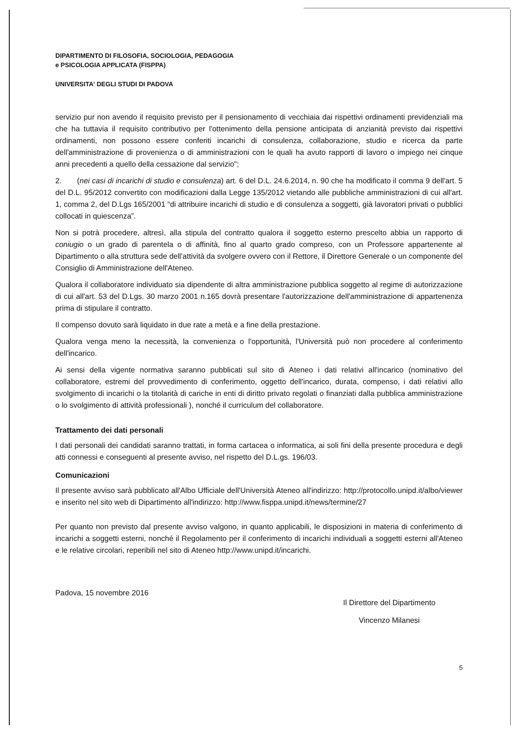DIPARTIMENTO DI FILOSOFIA, SOCIOLOGIA, PEDAGOGIA
e PSICOLOGIA APPLICATA (FISPPA)
UNIVERSITA' DEGLI STUDI DI PADOVA
servizio pur non avendo il requisito previsto per il pensionamento di vecchiaia dai rispettivi ordinamenti previdenziali ma che ha tuttavia il requisito contributivo per l'ottenimento della pensione anticipata di anzianità previsto dai rispettivi ordinamenti, non possono essere conferiti incarichi di consulenza, collaborazione, studio e ricerca da parte dell'amministrazione di provenienza o di amministrazioni con le quali ha avuto rapporti di lavoro o impiego nei cinque anni precedenti a quello della cessazione dal servizio";
2. (nei casi di incarichi di studio e consulenza) art. 6 del D.L. 24.6.2014, n. 90 che ha modificato il comma 9 dell'art. 5 del D.L. 95/2012 convertito con modificazioni dalla Legge 135/2012 vietando alle pubbliche amministrazioni di cui all'art. 1, comma 2, del D.Lgs 165/2001 “di attribuire incarichi di studio e di consulenza a soggetti, già lavoratori privati o pubblici collocati in quiescenza”.
Non si potrà procedere, altresì, alla stipula del contratto qualora il soggetto esterno prescelto abbia un rapporto di coniugio o un grado di parentela o di affinità, fino al quarto grado compreso, con un Professore appartenente al Dipartimento o alla struttura sede dell'attività da svolgere ovvero con il Rettore, il Direttore Generale o un componente del Consiglio di Amministrazione dell'Ateneo.
Qualora il collaboratore individuato sia dipendente di altra amministrazione pubblica soggetto al regime di autorizzazione di cui all'art. 53 del D.Lgs. 30 marzo 2001 n.165 dovrà presentare l'autorizzazione dell'amministrazione di appartenenza prima di stipulare il contratto.
Il compenso dovuto sarà liquidato in due rate a metà e a fine della prestazione.
Qualora venga meno la necessità, la convenienza o l'opportunità, l'Università può non procedere al conferimento dell'incarico.
Ai sensi della vigente normativa saranno pubblicati sul sito di Ateneo i dati relativi all'incarico (nominativo del collaboratore, estremi del provvedimento di conferimento, oggetto dell'incarico, durata, compenso, i dati relativi allo svolgimento di incarichi o la titolarità di cariche in enti di diritto privato regolati o finanziati dalla pubblica amministrazione o lo svolgimento di attività professionali ), nonché il curriculum del collaboratore.
Trattamento dei dati personali
I dati personali dei candidati saranno trattati, in forma cartacea o informatica, ai soli fini della presente procedura e degli atti connessi e conseguenti al presente avviso, nel rispetto del D.L.gs. 196/03.
Comunicazioni
Il presente avviso sarà pubblicato all'Albo Ufficiale dell'Università Ateneo all'indirizzo: http://protocollo.unipd.it/albo/viewer e inserito nel sito web di Dipartimento all'indirizzo: http://www.fisppa.unipd.it/news/termine/27
Per quanto non previsto dal presente avviso valgono, in quanto applicabili, le disposizioni in materia di conferimento di incarichi a soggetti esterni, nonché il Regolamento per il conferimento di incarichi individuali a soggetti esterni all'Ateneo e le relative circolari, reperibili nel sito di Ateneo http://www.unipd.it/incarichi.
Padova, 15 novembre 2016
Il Direttore del Dipartimento
Vincenzo Milanesi
5